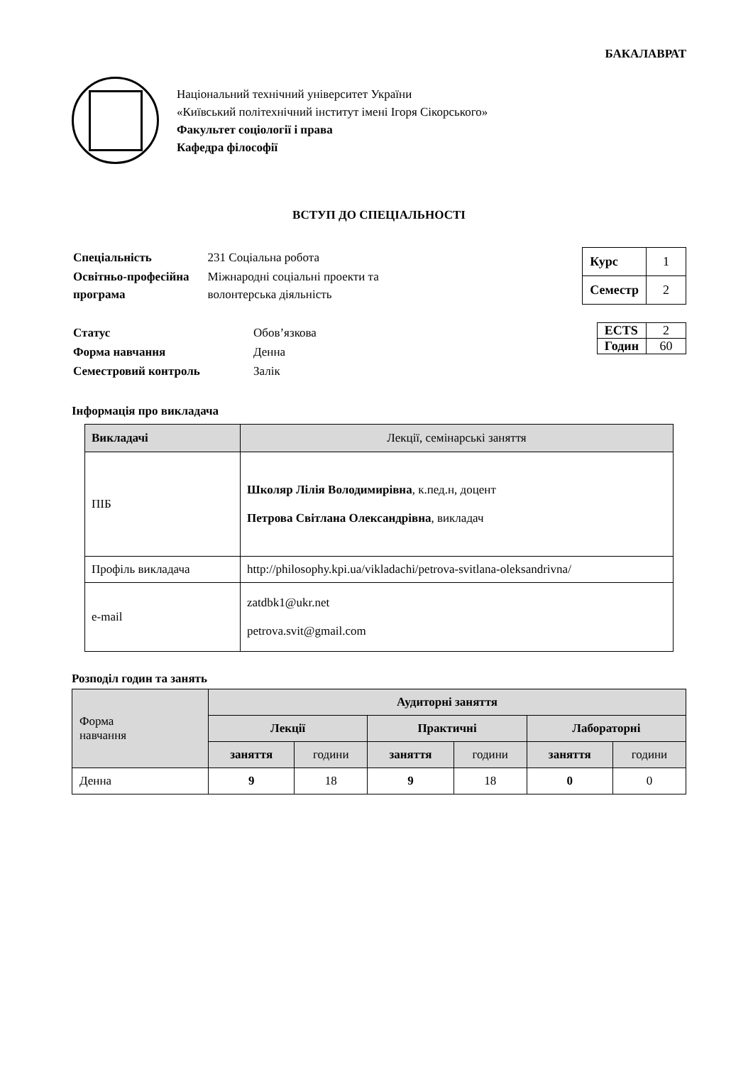БАКАЛАВРАТ
Національний технічний університет України
«Київський політехнічний інститут імені Ігоря Сікорського»
Факультет соціології і права
Кафедра філософії
ВСТУП ДО СПЕЦІАЛЬНОСТІ
| Спеціальність | 231 Соціальна робота |
| Освітньо-професійна програма | Міжнародні соціальні проекти та волонтерська діяльність |
| Курс | 1 |
| Семестр | 2 |
| Статус | Обов’язкова |
| Форма навчання | Денна |
| Семестровий контроль | Залік |
| ECTS | 2 |
| Годин | 60 |
Інформація про викладача
| Викладачі | Лекції, семінарські заняття |
| ПІБ | Школяр Лілія Володимирівна , к.пед.н, доцент Петрова Світлана Олександрівна , викладач |
| Профіль викладача | http://philosophy.kpi.ua/vikladachi/petrova-svitlana-oleksandrivna/ |
| e-mail | zatdbk1@ukr.net petrova.svit@gmail.com |
Розподіл годин та занять
| Форма навчання | Аудиторні заняття | | | | | |
| | Лекції | | Практичні | | Лабораторні | |
| | заняття | години | заняття | години | заняття | години |
| Денна | 9 | 18 | 9 | 18 | 0 | 0 |